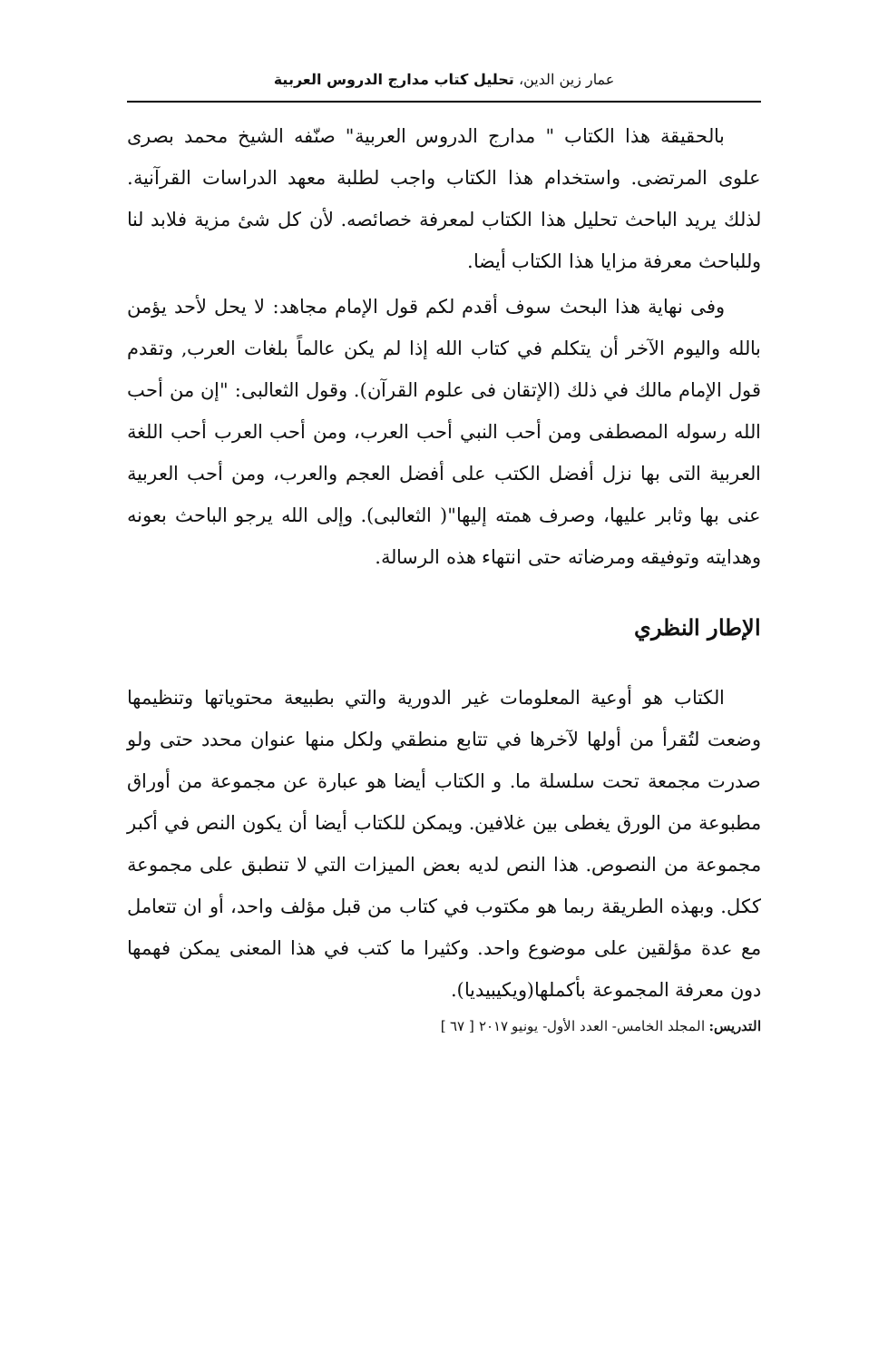عمار زين الدين، تحليل كتاب مدارج الدروس العربية
بالحقيقة هذا الكتاب " مدارج الدروس العربية" صنّفه الشيخ محمد بصرى علوى المرتضى. واستخدام هذا الكتاب واجب لطلبة معهد الدراسات القرآنية. لذلك يريد الباحث تحليل هذا الكتاب لمعرفة خصائصه. لأن كل شئ مزية فلابد لنا وللباحث معرفة مزايا هذا الكتاب أيضا.
وفى نهاية هذا البحث سوف أقدم لكم قول الإمام مجاهد: لا يحل لأحد يؤمن بالله واليوم الآخر أن يتكلم في كتاب الله إذا لم يكن عالماً بلغات العرب, وتقدم قول الإمام مالك في ذلك (الإتقان فى علوم القرآن). وقول الثعالبى: "إن من أحب الله رسوله المصطفى ومن أحب النبي أحب العرب، ومن أحب العرب أحب اللغة العربية التى بها نزل أفضل الكتب على أفضل العجم والعرب، ومن أحب العربية عنى بها وثابر عليها، وصرف همته إليها"( الثعالبى). وإلى الله يرجو الباحث بعونه وهدايته وتوفيقه ومرضاته حتى انتهاء هذه الرسالة.
الإطار النظري
الكتاب هو أوعية المعلومات غير الدورية والتي بطبيعة محتوياتها وتنظيمها وضعت لتُقرأ من أولها لآخرها في تتابع منطقي ولكل منها عنوان محدد حتى ولو صدرت مجمعة تحت سلسلة ما. و الكتاب أيضا هو عبارة عن مجموعة من أوراق مطبوعة من الورق يغطى بين غلافين. ويمكن للكتاب أيضا أن يكون النص في أكبر مجموعة من النصوص. هذا النص لديه بعض الميزات التي لا تنطبق على مجموعة ككل. وبهذه الطريقة ربما هو مكتوب في كتاب من قبل مؤلف واحد، أو ان تتعامل مع عدة مؤلقين على موضوع واحد. وكثيرا ما كتب في هذا المعنى يمكن فهمها دون معرفة المجموعة بأكملها(ويكيبيديا).
التدريس: المجلد الخامس- العدد الأول- يونيو ٢٠١٧ [ ٦٧ ]